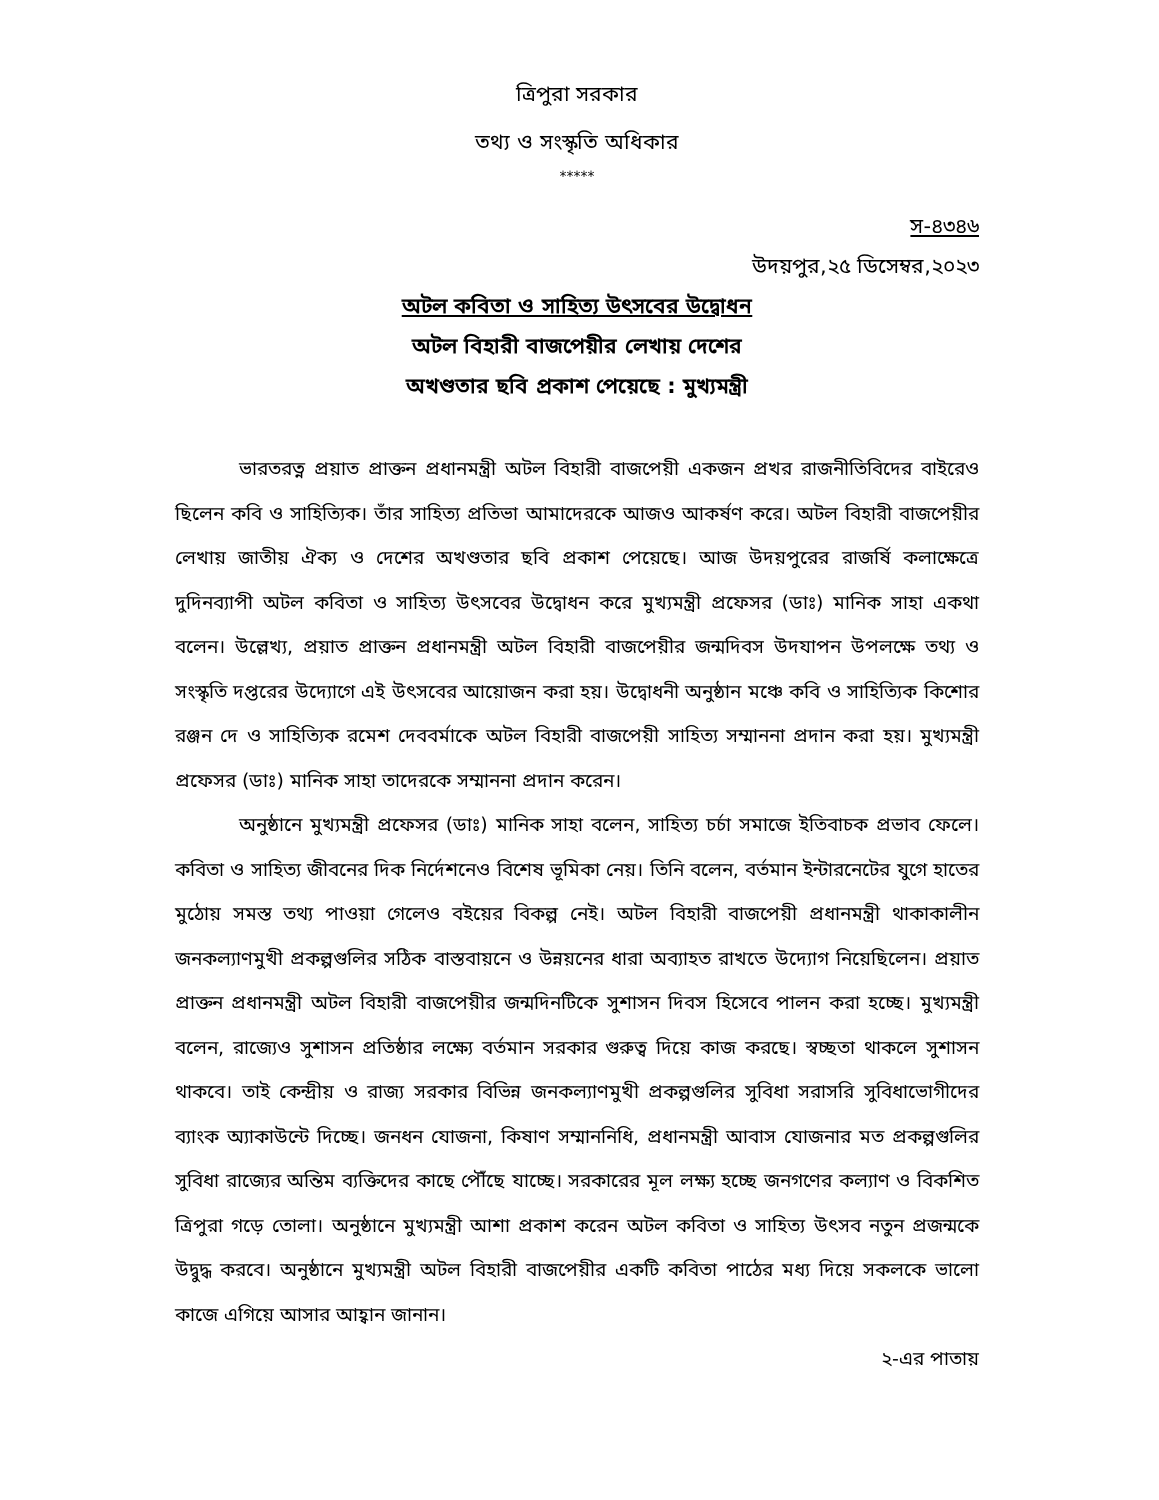ত্রিপুরা সরকার
তথ্য ও সংস্কৃতি অধিকার
*****
স-৪৩৪৬
উদয়পুর,২৫ ডিসেম্বর,২০২৩
অটল কবিতা ও সাহিত্য উৎসবের উদ্বোধন
অটল বিহারী বাজপেয়ীর লেখায় দেশের
অখণ্ডতার ছবি প্রকাশ পেয়েছে : মুখ্যমন্ত্রী
ভারতরত্ন প্রয়াত প্রাক্তন প্রধানমন্ত্রী অটল বিহারী বাজপেয়ী একজন প্রখর রাজনীতিবিদের বাইরেও ছিলেন কবি ও সাহিত্যিক। তাঁর সাহিত্য প্রতিভা আমাদেরকে আজও আকর্ষণ করে। অটল বিহারী বাজপেয়ীর লেখায় জাতীয় ঐক্য ও দেশের অখণ্ডতার ছবি প্রকাশ পেয়েছে। আজ উদয়পুরের রাজর্ষি কলাক্ষেত্রে দুদিনব্যাপী অটল কবিতা ও সাহিত্য উৎসবের উদ্বোধন করে মুখ্যমন্ত্রী প্রফেসর (ডাঃ) মানিক সাহা একথা বলেন। উল্লেখ্য, প্রয়াত প্রাক্তন প্রধানমন্ত্রী অটল বিহারী বাজপেয়ীর জন্মদিবস উদযাপন উপলক্ষে তথ্য ও সংস্কৃতি দপ্তরের উদ্যোগে এই উৎসবের আয়োজন করা হয়। উদ্বোধনী অনুষ্ঠান মঞ্চে কবি ও সাহিত্যিক কিশোর রঞ্জন দে ও সাহিত্যিক রমেশ দেববর্মাকে অটল বিহারী বাজপেয়ী সাহিত্য সম্মাননা প্রদান করা হয়। মুখ্যমন্ত্রী প্রফেসর (ডাঃ) মানিক সাহা তাদেরকে সম্মাননা প্রদান করেন।
অনুষ্ঠানে মুখ্যমন্ত্রী প্রফেসর (ডাঃ) মানিক সাহা বলেন, সাহিত্য চর্চা সমাজে ইতিবাচক প্রভাব ফেলে। কবিতা ও সাহিত্য জীবনের দিক নির্দেশনেও বিশেষ ভূমিকা নেয়। তিনি বলেন, বর্তমান ইন্টারনেটের যুগে হাতের মুঠোয় সমস্ত তথ্য পাওয়া গেলেও বইয়ের বিকল্প নেই। অটল বিহারী বাজপেয়ী প্রধানমন্ত্রী থাকাকালীন জনকল্যাণমুখী প্রকল্পগুলির সঠিক বাস্তবায়নে ও উন্নয়নের ধারা অব্যাহত রাখতে উদ্যোগ নিয়েছিলেন। প্রয়াত প্রাক্তন প্রধানমন্ত্রী অটল বিহারী বাজপেয়ীর জন্মদিনটিকে সুশাসন দিবস হিসেবে পালন করা হচ্ছে। মুখ্যমন্ত্রী বলেন, রাজ্যেও সুশাসন প্রতিষ্ঠার লক্ষ্যে বর্তমান সরকার গুরুত্ব দিয়ে কাজ করছে। স্বচ্ছতা থাকলে সুশাসন থাকবে। তাই কেন্দ্রীয় ও রাজ্য সরকার বিভিন্ন জনকল্যাণমুখী প্রকল্পগুলির সুবিধা সরাসরি সুবিধাভোগীদের ব্যাংক অ্যাকাউন্টে দিচ্ছে। জনধন যোজনা, কিষাণ সম্মাননিধি, প্রধানমন্ত্রী আবাস যোজনার মত প্রকল্পগুলির সুবিধা রাজ্যের অন্তিম ব্যক্তিদের কাছে পৌঁছে যাচ্ছে। সরকারের মূল লক্ষ্য হচ্ছে জনগণের কল্যাণ ও বিকশিত ত্রিপুরা গড়ে তোলা। অনুষ্ঠানে মুখ্যমন্ত্রী আশা প্রকাশ করেন অটল কবিতা ও সাহিত্য উৎসব নতুন প্রজন্মকে উদ্বুদ্ধ করবে। অনুষ্ঠানে মুখ্যমন্ত্রী অটল বিহারী বাজপেয়ীর একটি কবিতা পাঠের মধ্য দিয়ে সকলকে ভালো কাজে এগিয়ে আসার আহ্বান জানান।
২-এর পাতায়